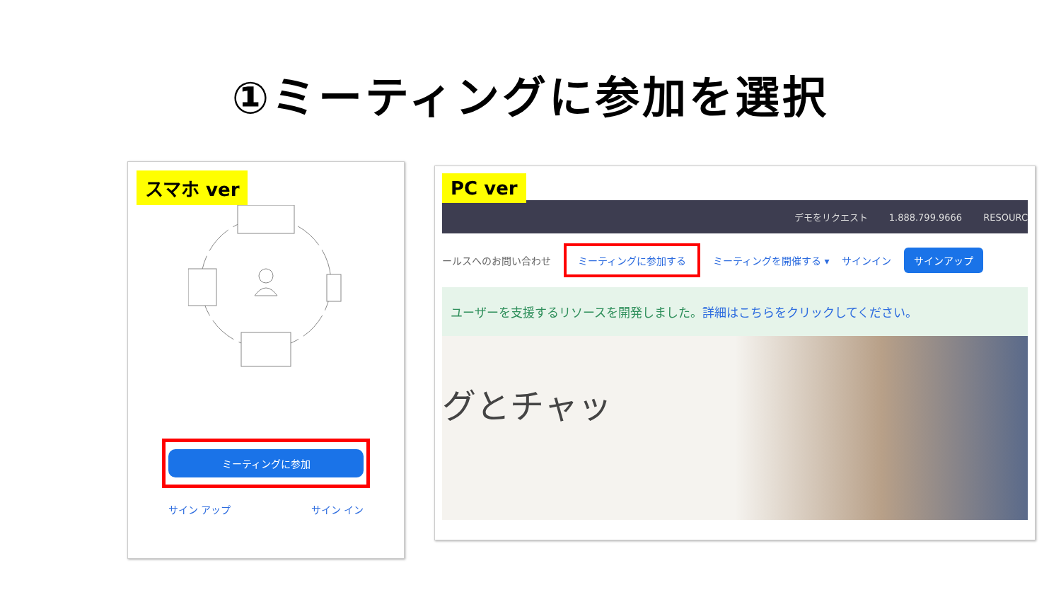①ミーティングに参加を選択
スマホ ver
ミーティングに参加
サイン アップ サイン イン
PC ver
デモをリクエスト 1.888.799.9666 RESOURC
ールスへのお問い合わせ ミーティングに参加する ミーティングを開催する ▾ サインイン サインアップ
ユーザーを支援するリソースを開発しました。詳細はこちらをクリックしてください。
グとチャッ